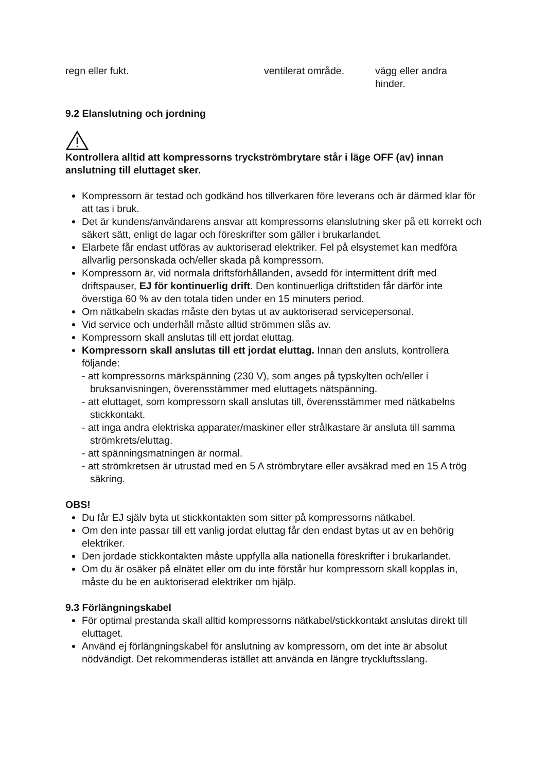regn eller fukt. ventilerat område. vägg eller andra
hinder.
9.2 Elanslutning och jordning
Kontrollera alltid att kompressorns tryckströmbrytare står i läge OFF (av) innan anslutning till eluttaget sker.
Kompressorn är testad och godkänd hos tillverkaren före leverans och är därmed klar för att tas i bruk.
Det är kundens/användarens ansvar att kompressorns elanslutning sker på ett korrekt och säkert sätt, enligt de lagar och föreskrifter som gäller i brukarlandet.
Elarbete får endast utföras av auktoriserad elektriker. Fel på elsystemet kan medföra allvarlig personskada och/eller skada på kompressorn.
Kompressorn är, vid normala driftsförhållanden, avsedd för intermittent drift med driftspauser, EJ för kontinuerlig drift. Den kontinuerliga driftstiden får därför inte överstiga 60 % av den totala tiden under en 15 minuters period.
Om nätkabeln skadas måste den bytas ut av auktoriserad servicepersonal.
Vid service och underhåll måste alltid strömmen slås av.
Kompressorn skall anslutas till ett jordat eluttag.
Kompressorn skall anslutas till ett jordat eluttag. Innan den ansluts, kontrollera följande:
- att kompressorns märkspänning (230 V), som anges på typskylten och/eller i bruksanvisningen, överensstämmer med eluttagets nätspänning.
- att eluttaget, som kompressorn skall anslutas till, överensstämmer med nätkabelns stickkontakt.
- att inga andra elektriska apparater/maskiner eller strålkastare är ansluta till samma strömkrets/eluttag.
- att spänningsmatningen är normal.
- att strömkretsen är utrustad med en 5 A strömbrytare eller avsäkrad med en 15 A trög säkring.
OBS!
Du får EJ själv byta ut stickkontakten som sitter på kompressorns nätkabel.
Om den inte passar till ett vanlig jordat eluttag får den endast bytas ut av en behörig elektriker.
Den jordade stickkontakten måste uppfylla alla nationella föreskrifter i brukarlandet.
Om du är osäker på elnätet eller om du inte förstår hur kompressorn skall kopplas in, måste du be en auktoriserad elektriker om hjälp.
9.3 Förlängningskabel
För optimal prestanda skall alltid kompressorns nätkabel/stickkontakt anslutas direkt till eluttaget.
Använd ej förlängningskabel för anslutning av kompressorn, om det inte är absolut nödvändigt. Det rekommenderas istället att använda en längre tryckluftsslang.